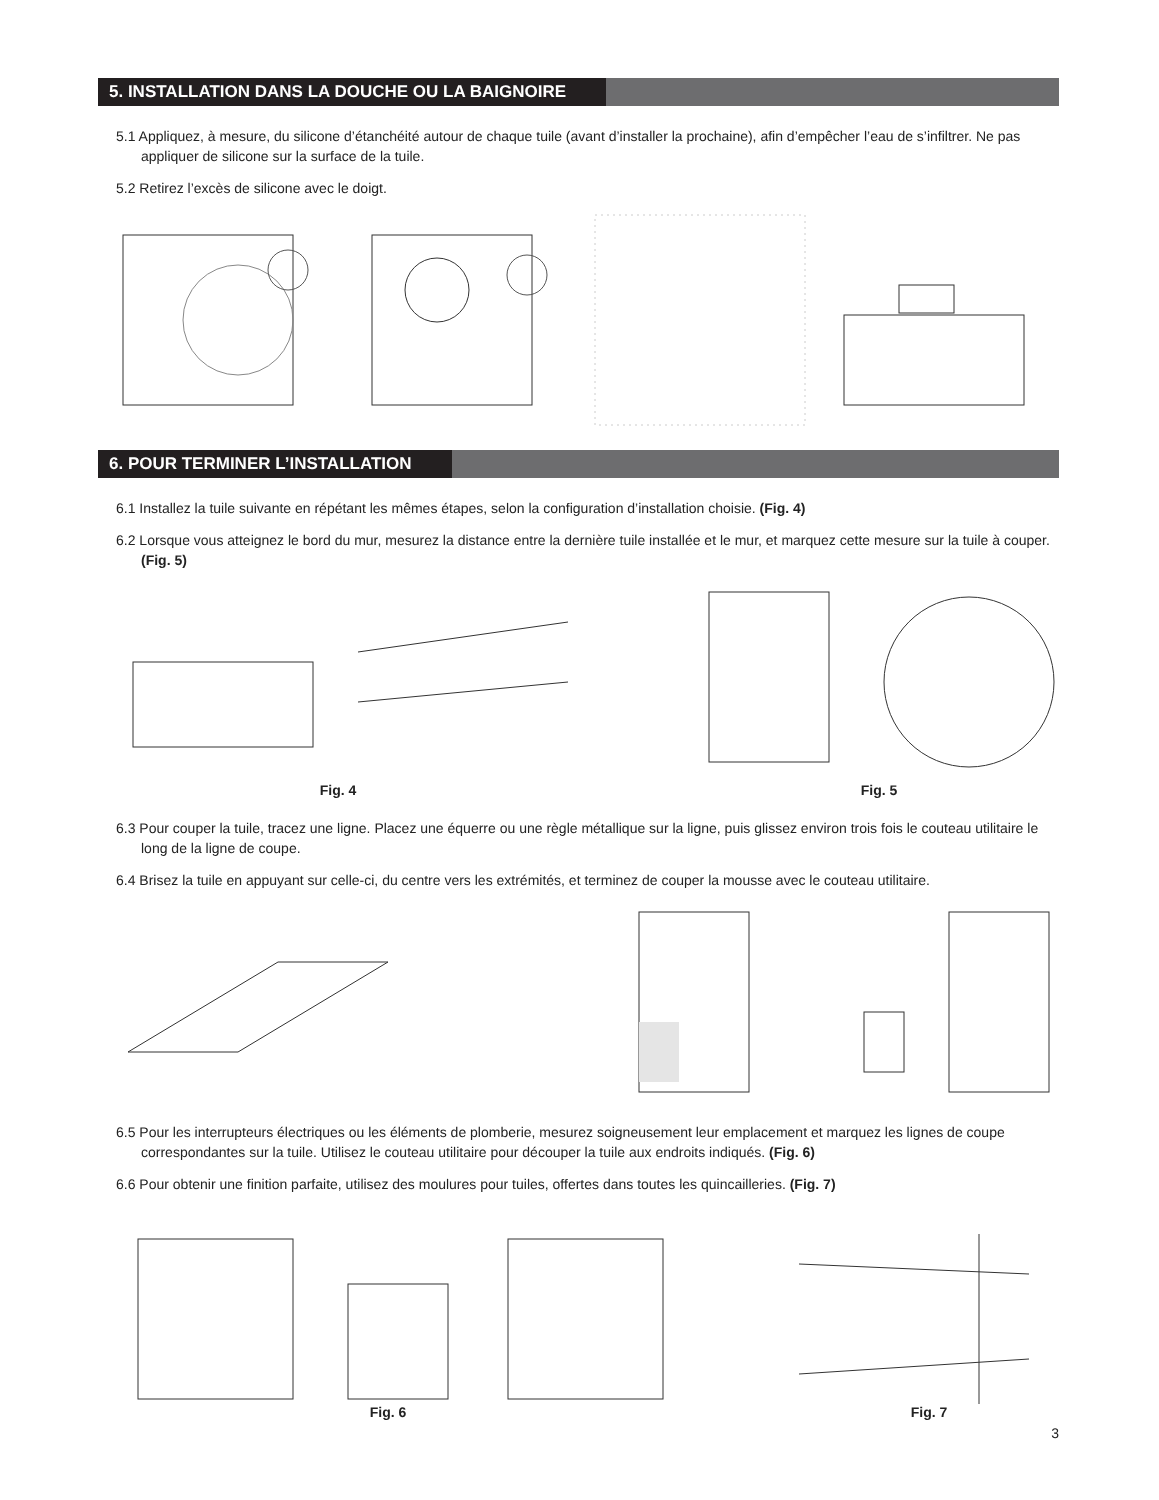5. INSTALLATION DANS LA DOUCHE OU LA BAIGNOIRE
5.1 Appliquez, à mesure, du silicone d’étanchéité autour de chaque tuile (avant d’installer la prochaine), afin d’empêcher l’eau de s’infiltrer. Ne pas appliquer de silicone sur la surface de la tuile.
5.2 Retirez l’excès de silicone avec le doigt.
6. POUR TERMINER L’INSTALLATION
6.1 Installez la tuile suivante en répétant les mêmes étapes, selon la configuration d’installation choisie. (Fig. 4)
6.2 Lorsque vous atteignez le bord du mur, mesurez la distance entre la dernière tuile installée et le mur, et marquez cette mesure sur la tuile à couper. (Fig. 5)
Fig. 4
Fig. 5
6.3 Pour couper la tuile, tracez une ligne. Placez une équerre ou une règle métallique sur la ligne, puis glissez environ trois fois le couteau utilitaire le long de la ligne de coupe.
6.4 Brisez la tuile en appuyant sur celle-ci, du centre vers les extrémités, et terminez de couper la mousse avec le couteau utilitaire.
6.5 Pour les interrupteurs électriques ou les éléments de plomberie, mesurez soigneusement leur emplacement et marquez les lignes de coupe correspondantes sur la tuile. Utilisez le couteau utilitaire pour découper la tuile aux endroits indiqués. (Fig. 6)
6.6 Pour obtenir une finition parfaite, utilisez des moulures pour tuiles, offertes dans toutes les quincailleries. (Fig. 7)
Fig. 6
Fig. 7
3